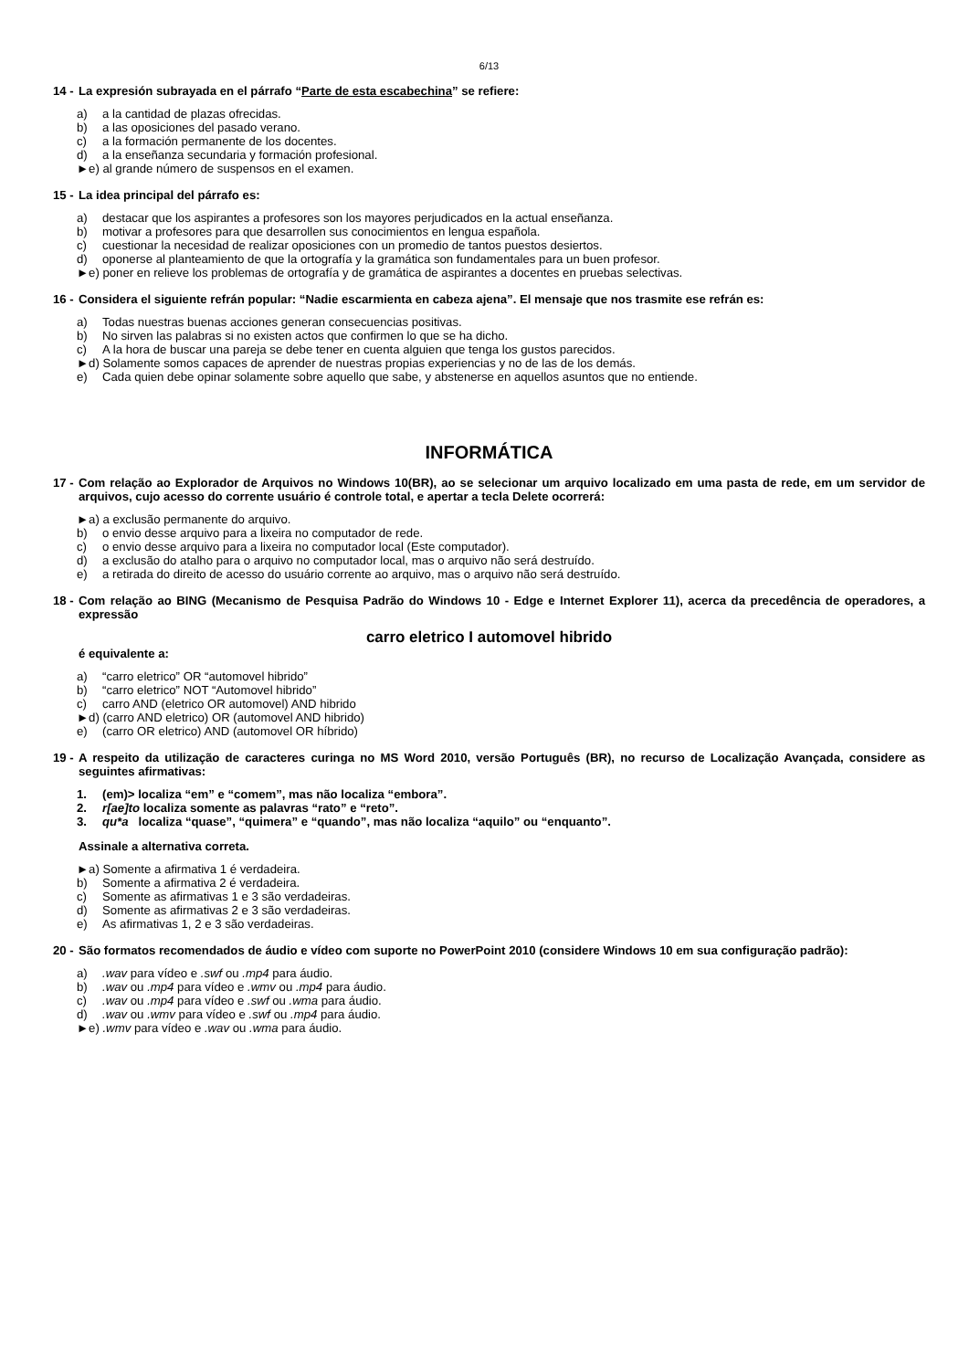6/13
14 - La expresión subrayada en el párrafo “Parte de esta escabechina” se refiere:
a) a la cantidad de plazas ofrecidas.
b) a las oposiciones del pasado verano.
c) a la formación permanente de los docentes.
d) a la enseñanza secundaria y formación profesional.
►e) al grande número de suspensos en el examen.
15 - La idea principal del párrafo es:
a) destacar que los aspirantes a profesores son los mayores perjudicados en la actual enseñanza.
b) motivar a profesores para que desarrollen sus conocimientos en lengua española.
c) cuestionar la necesidad de realizar oposiciones con un promedio de tantos puestos desiertos.
d) oponerse al planteamiento de que la ortografía y la gramática son fundamentales para un buen profesor.
►e) poner en relieve los problemas de ortografía y de gramática de aspirantes a docentes en pruebas selectivas.
16 - Considera el siguiente refrán popular: “Nadie escarmienta en cabeza ajena”. El mensaje que nos trasmite ese refrán es:
a) Todas nuestras buenas acciones generan consecuencias positivas.
b) No sirven las palabras si no existen actos que confirmen lo que se ha dicho.
c) A la hora de buscar una pareja se debe tener en cuenta alguien que tenga los gustos parecidos.
►d) Solamente somos capaces de aprender de nuestras propias experiencias y no de las de los demás.
e) Cada quien debe opinar solamente sobre aquello que sabe, y abstenerse en aquellos asuntos que no entiende.
INFORMÁTICA
17 - Com relação ao Explorador de Arquivos no Windows 10(BR), ao se selecionar um arquivo localizado em uma pasta de rede, em um servidor de arquivos, cujo acesso do corrente usuário é controle total, e apertar a tecla Delete ocorrerá:
►a) a exclusão permanente do arquivo.
b) o envio desse arquivo para a lixeira no computador de rede.
c) o envio desse arquivo para a lixeira no computador local (Este computador).
d) a exclusão do atalho para o arquivo no computador local, mas o arquivo não será destruído.
e) a retirada do direito de acesso do usuário corrente ao arquivo, mas o arquivo não será destruído.
18 - Com relação ao BING (Mecanismo de Pesquisa Padrão do Windows 10 - Edge e Internet Explorer 11), acerca da precedência de operadores, a expressão
carro eletrico I automovel hibrido
é equivalente a:
a) “carro eletrico” OR “automovel hibrido”
b) “carro eletrico” NOT “Automovel hibrido”
c) carro AND (eletrico OR automovel) AND hibrido
►d) (carro AND eletrico) OR (automovel AND hibrido)
e) (carro OR eletrico) AND (automovel OR híbrido)
19 - A respeito da utilização de caracteres curinga no MS Word 2010, versão Português (BR), no recurso de Localização Avançada, considere as seguintes afirmativas:
1. (em)> localiza “em” e “comem”, mas não localiza “embora”.
2. r[ae]to localiza somente as palavras “rato” e “reto”.
3. qu*a localiza “quase”, “quimera” e “quando”, mas não localiza “aquilo” ou “enquanto”.
Assinale a alternativa correta.
►a) Somente a afirmativa 1 é verdadeira.
b) Somente a afirmativa 2 é verdadeira.
c) Somente as afirmativas 1 e 3 são verdadeiras.
d) Somente as afirmativas 2 e 3 são verdadeiras.
e) As afirmativas 1, 2 e 3 são verdadeiras.
20 - São formatos recomendados de áudio e vídeo com suporte no PowerPoint 2010 (considere Windows 10 em sua configuração padrão):
a).wav para vídeo e .swf ou .mp4 para áudio.
b).wav ou .mp4 para vídeo e .wmv ou .mp4 para áudio.
c).wav ou .mp4 para vídeo e .swf ou .wma para áudio.
d).wav ou .wmv para vídeo e .swf ou .mp4 para áudio.
►e) .wmv para vídeo e .wav ou .wma para áudio.